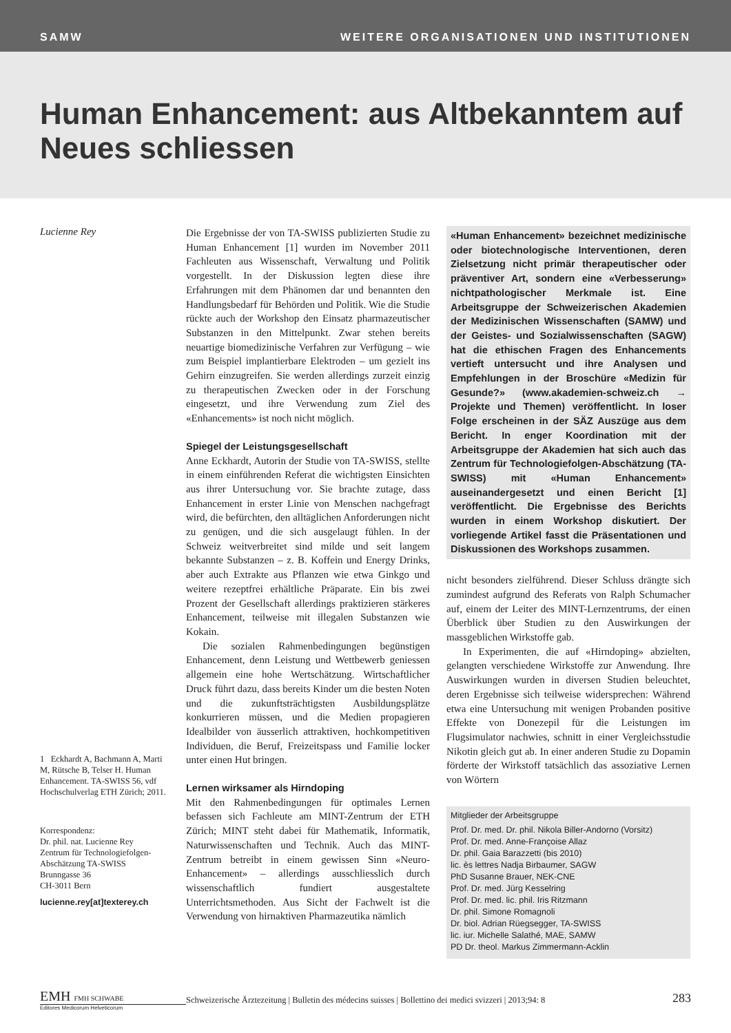SAMW WEITERE ORGANISATIONEN UND INSTITUTIONEN
Human Enhancement: aus Altbekanntem auf Neues schliessen
Lucienne Rey
1 Eckhardt A, Bachmann A, Marti M, Rütsche B, Telser H. Human Enhancement. TA-SWISS 56, vdf Hochschulverlag ETH Zürich; 2011.
Korrespondenz:
Dr. phil. nat. Lucienne Rey
Zentrum für Technologiefolgen-Abschätzung TA-SWISS
Brunngasse 36
CH-3011 Bern
lucienne.rey[at]texterey.ch
Die Ergebnisse der von TA-SWISS publizierten Studie zu Human Enhancement [1] wurden im November 2011 Fachleuten aus Wissenschaft, Verwaltung und Politik vorgestellt. In der Diskussion legten diese ihre Erfahrungen mit dem Phänomen dar und benannten den Handlungsbedarf für Behörden und Politik. Wie die Studie rückte auch der Workshop den Einsatz pharmazeutischer Substanzen in den Mittelpunkt. Zwar stehen bereits neuartige biomedizinische Verfahren zur Verfügung – wie zum Beispiel implantierbare Elektroden – um gezielt ins Gehirn einzugreifen. Sie werden allerdings zurzeit einzig zu therapeutischen Zwecken oder in der Forschung eingesetzt, und ihre Verwendung zum Ziel des «Enhancements» ist noch nicht möglich.
Spiegel der Leistungsgesellschaft
Anne Eckhardt, Autorin der Studie von TA-SWISS, stellte in einem einführenden Referat die wichtigsten Einsichten aus ihrer Untersuchung vor. Sie brachte zutage, dass Enhancement in erster Linie von Menschen nachgefragt wird, die befürchten, den alltäglichen Anforderungen nicht zu genügen, und die sich ausgelaugt fühlen. In der Schweiz weitverbreitet sind milde und seit langem bekannte Substanzen – z. B. Koffein und Energy Drinks, aber auch Extrakte aus Pflanzen wie etwa Ginkgo und weitere rezeptfrei erhältliche Präparate. Ein bis zwei Prozent der Gesellschaft allerdings praktizieren stärkeres Enhancement, teilweise mit illegalen Substanzen wie Kokain.
Die sozialen Rahmenbedingungen begünstigen Enhancement, denn Leistung und Wettbewerb geniessen allgemein eine hohe Wertschätzung. Wirtschaftlicher Druck führt dazu, dass bereits Kinder um die besten Noten und die zukunftsträchtigsten Ausbildungsplätze konkurrieren müssen, und die Medien propagieren Idealbilder von äusserlich attraktiven, hochkompetitiven Individuen, die Beruf, Freizeitspass und Familie locker unter einen Hut bringen.
Lernen wirksamer als Hirndoping
Mit den Rahmenbedingungen für optimales Lernen befassen sich Fachleute am MINT-Zentrum der ETH Zürich; MINT steht dabei für Mathematik, Informatik, Naturwissenschaften und Technik. Auch das MINT-Zentrum betreibt in einem gewissen Sinn «Neuro-Enhancement» – allerdings ausschliesslich durch wissenschaftlich fundiert ausgestaltete Unterrichtsmethoden. Aus Sicht der Fachwelt ist die Verwendung von hirnaktiven Pharmazeutika nämlich
«Human Enhancement» bezeichnet medizinische oder biotechnologische Interventionen, deren Zielsetzung nicht primär therapeutischer oder präventiver Art, sondern eine «Verbesserung» nichtpathologischer Merkmale ist. Eine Arbeitsgruppe der Schweizerischen Akademien der Medizinischen Wissenschaften (SAMW) und der Geistes- und Sozialwissenschaften (SAGW) hat die ethischen Fragen des Enhancements vertieft untersucht und ihre Analysen und Empfehlungen in der Broschüre «Medizin für Gesunde?» (www.akademien-schweiz.ch → Projekte und Themen) veröffentlicht. In loser Folge erscheinen in der SÄZ Auszüge aus dem Bericht. In enger Koordination mit der Arbeitsgruppe der Akademien hat sich auch das Zentrum für Technologiefolgen-Abschätzung (TA-SWISS) mit «Human Enhancement» auseinandergesetzt und einen Bericht [1] veröffentlicht. Die Ergebnisse des Berichts wurden in einem Workshop diskutiert. Der vorliegende Artikel fasst die Präsentationen und Diskussionen des Workshops zusammen.
nicht besonders zielführend. Dieser Schluss drängte sich zumindest aufgrund des Referats von Ralph Schumacher auf, einem der Leiter des MINT-Lernzentrums, der einen Überblick über Studien zu den Auswirkungen der massgeblichen Wirkstoffe gab.
In Experimenten, die auf «Hirndoping» abzielten, gelangten verschiedene Wirkstoffe zur Anwendung. Ihre Auswirkungen wurden in diversen Studien beleuchtet, deren Ergebnisse sich teilweise widersprechen: Während etwa eine Untersuchung mit wenigen Probanden positive Effekte von Donezepil für die Leistungen im Flugsimulator nachwies, schnitt in einer Vergleichsstudie Nikotin gleich gut ab. In einer anderen Studie zu Dopamin förderte der Wirkstoff tatsächlich das assoziative Lernen von Wörtern
Mitglieder der Arbeitsgruppe
Prof. Dr. med. Dr. phil. Nikola Biller-Andorno (Vorsitz)
Prof. Dr. med. Anne-Françoise Allaz
Dr. phil. Gaia Barazzetti (bis 2010)
lic. ès lettres Nadja Birbaumer, SAGW
PhD Susanne Brauer, NEK-CNE
Prof. Dr. med. Jürg Kesselring
Prof. Dr. med. lic. phil. Iris Ritzmann
Dr. phil. Simone Romagnoli
Dr. biol. Adrian Rüegsegger, TA-SWISS
lic. iur. Michelle Salathé, MAE, SAMW
PD Dr. theol. Markus Zimmermann-Acklin
EMH FMH SCHWABE
Editores Medicorum Helveticorum
Schweizerische Ärztezeitung | Bulletin des médecins suisses | Bollettino dei medici svizzeri | 2013;94: 8
283